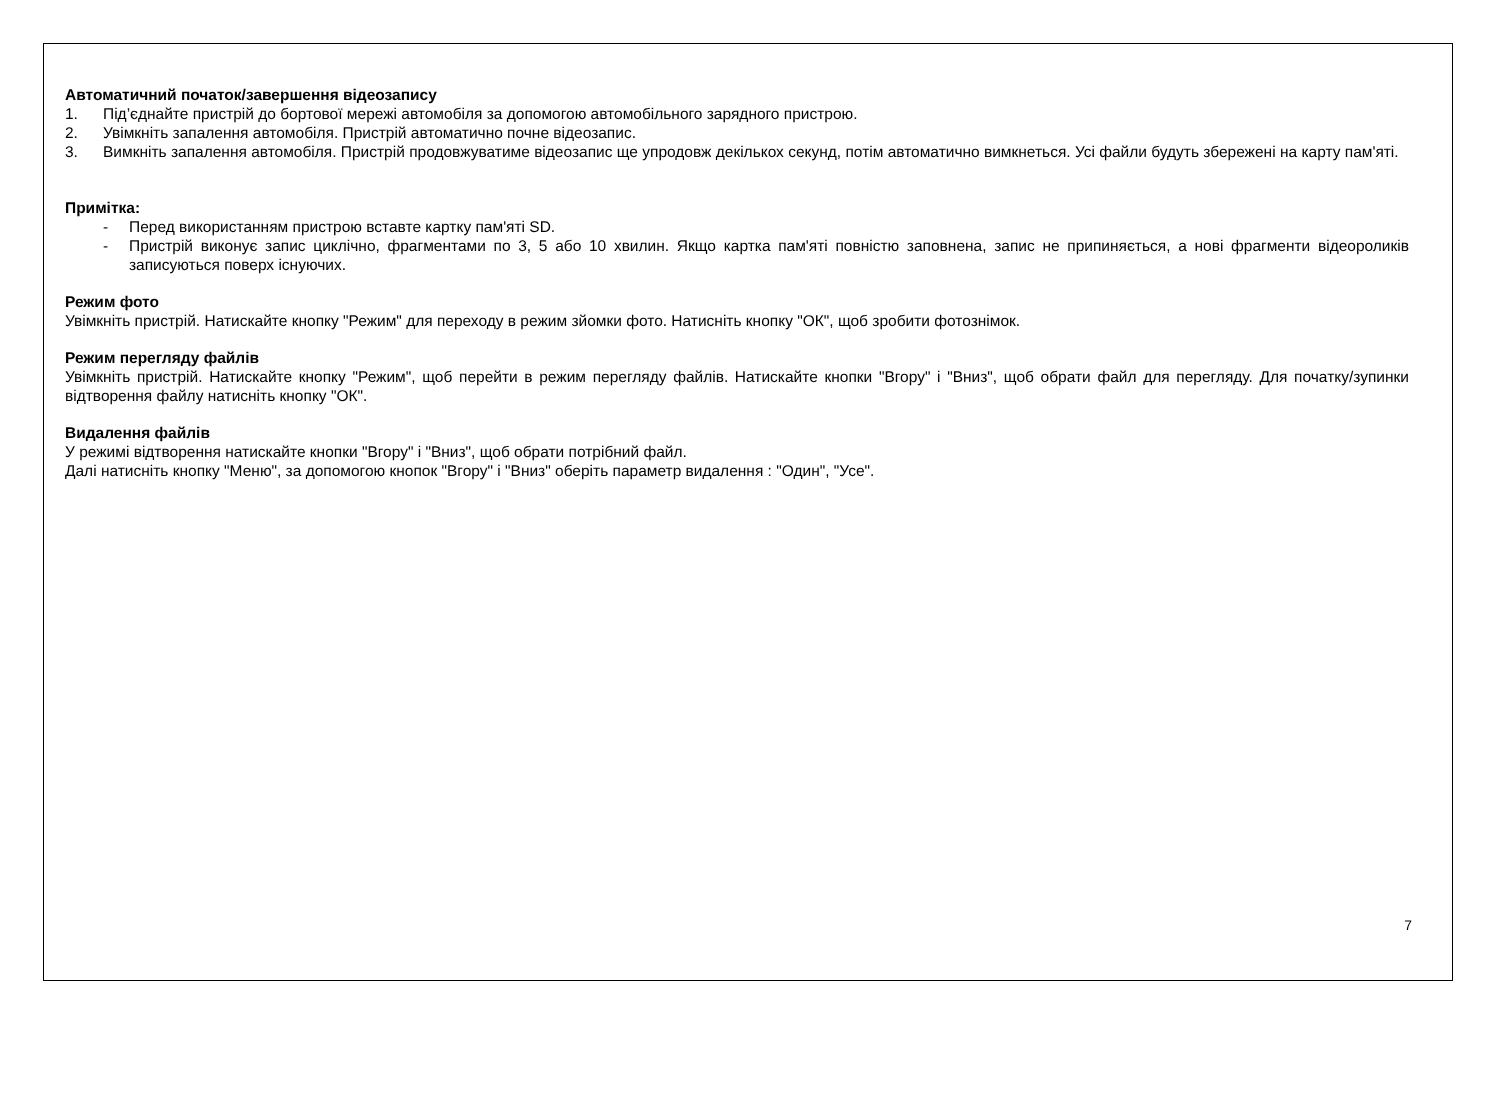Автоматичний початок/завершення відеозапису
1. Під’єднайте пристрій до бортової мережі автомобіля за допомогою автомобільного зарядного пристрою.
2. Увімкніть запалення автомобіля. Пристрій автоматично почне відеозапис.
3. Вимкніть запалення автомобіля. Пристрій продовжуватиме відеозапис ще упродовж декількох секунд, потім автоматично вимкнеться. Усі файли будуть збережені на карту пам'яті.
Примітка:
- Перед використанням пристрою вставте картку пам'яті SD.
- Пристрій виконує запис циклічно, фрагментами по 3, 5 або 10 хвилин. Якщо картка пам'яті повністю заповнена, запис не припиняється, а нові фрагменти відеороликів записуються поверх існуючих.
Режим фото
Увімкніть пристрій. Натискайте кнопку "Режим" для переходу в режим зйомки фото. Натисніть кнопку "ОК", щоб зробити фотознімок.
Режим перегляду файлів
Увімкніть пристрій. Натискайте кнопку "Режим", щоб перейти в режим перегляду файлів. Натискайте кнопки "Вгору" і "Вниз", щоб обрати файл для перегляду. Для початку/зупинки відтворення файлу натисніть кнопку "ОК".
Видалення файлів
У режимі відтворення натискайте кнопки "Вгору" і "Вниз", щоб обрати потрібний файл.
Далі натисніть кнопку "Меню", за допомогою кнопок "Вгору" і "Вниз" оберіть параметр видалення : "Один", "Усе".
7